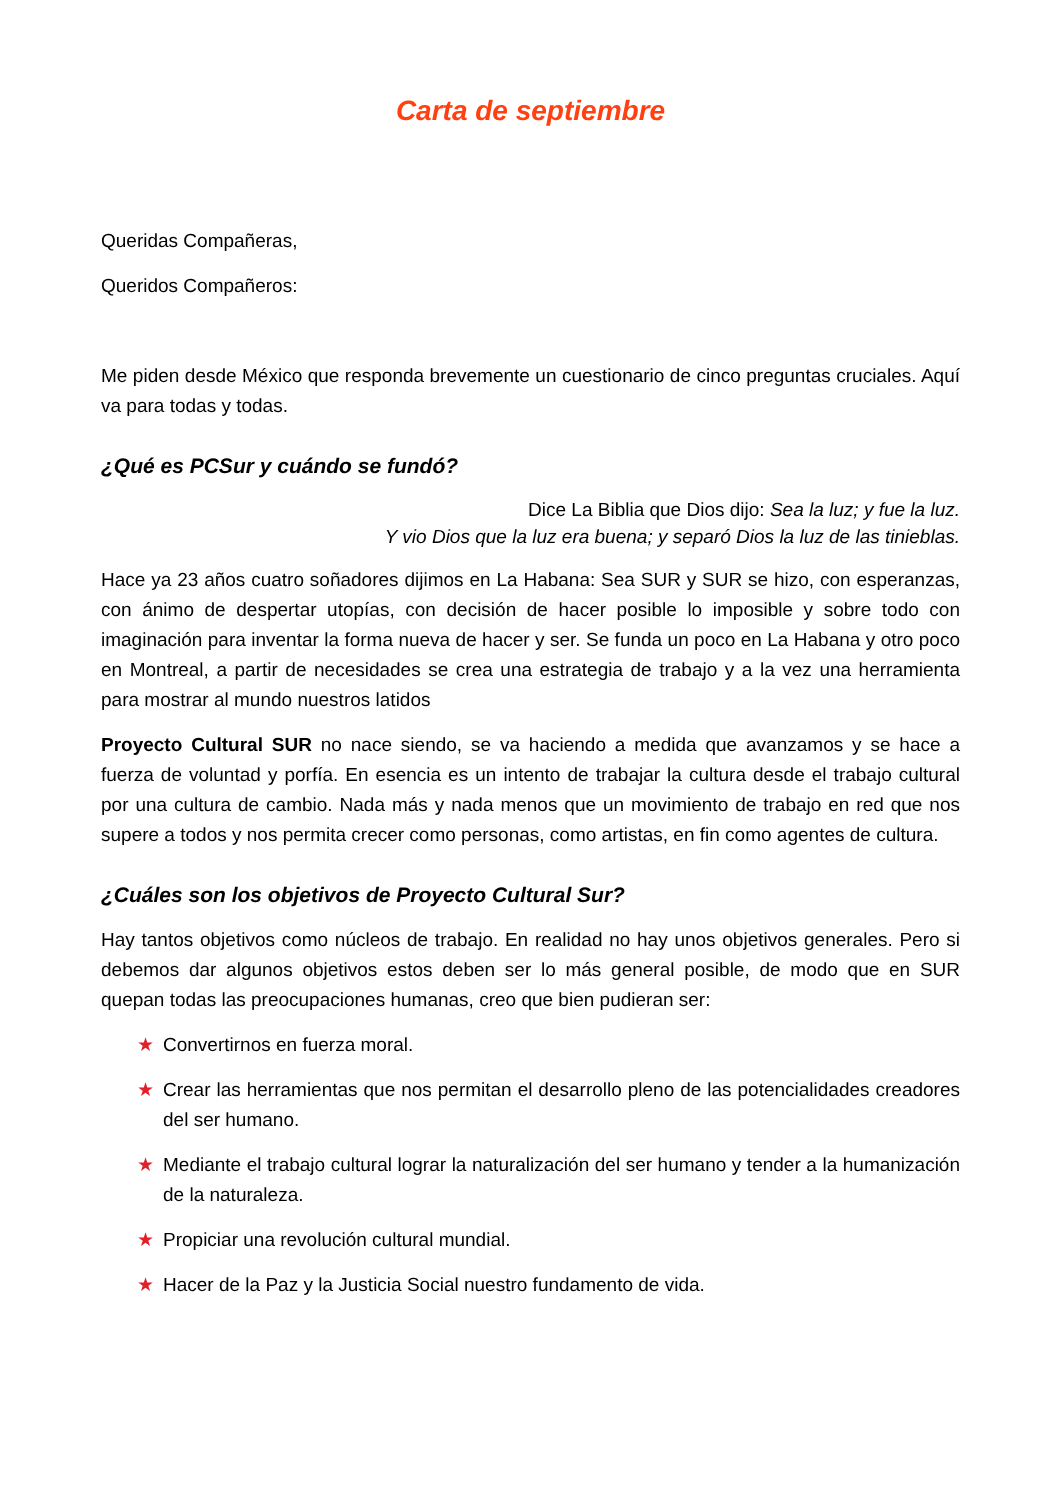Carta de septiembre
Queridas Compañeras,
Queridos Compañeros:
Me piden desde México que responda brevemente un cuestionario de cinco preguntas cruciales. Aquí va para todas y todas.
¿Qué es PCSur y cuándo se fundó?
Dice La Biblia que Dios dijo: Sea la luz; y fue la luz.
Y vio Dios que la luz era buena; y separó Dios la luz de las tinieblas.
Hace ya 23 años cuatro soñadores dijimos en La Habana: Sea SUR y SUR se hizo, con esperanzas, con ánimo de despertar utopías, con decisión de hacer posible lo imposible y sobre todo con imaginación para inventar la forma nueva de hacer y ser. Se funda un poco en La Habana y otro poco en Montreal, a partir de necesidades se crea una estrategia de trabajo y a la vez una herramienta para mostrar al mundo nuestros latidos
Proyecto Cultural SUR no nace siendo, se va haciendo a medida que avanzamos y se hace a fuerza de voluntad y porfía. En esencia es un intento de trabajar la cultura desde el trabajo cultural por una cultura de cambio. Nada más y nada menos que un movimiento de trabajo en red que nos supere a todos y nos permita crecer como personas, como artistas, en fin como agentes de cultura.
¿Cuáles son los objetivos de Proyecto Cultural Sur?
Hay tantos objetivos como núcleos de trabajo. En realidad no hay unos objetivos generales. Pero si debemos dar algunos objetivos estos deben ser lo más general posible, de modo que en SUR quepan todas las preocupaciones humanas, creo que bien pudieran ser:
★ Convertirnos en fuerza moral.
★ Crear las herramientas que nos permitan el desarrollo pleno de las potencialidades creadores del ser humano.
★ Mediante el trabajo cultural lograr la naturalización del ser humano y tender a la humanización de la naturaleza.
★ Propiciar una revolución cultural mundial.
★ Hacer de la Paz y la Justicia Social nuestro fundamento de vida.